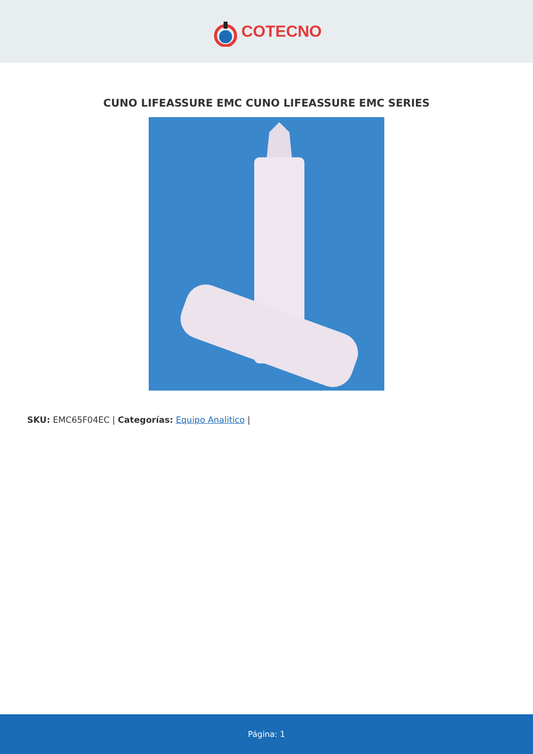COTECNO
CUNO LIFEASSURE EMC CUNO LIFEASSURE EMC SERIES
SKU: EMC65F04EC | Categorías: Equipo Analitico |
Página: 1